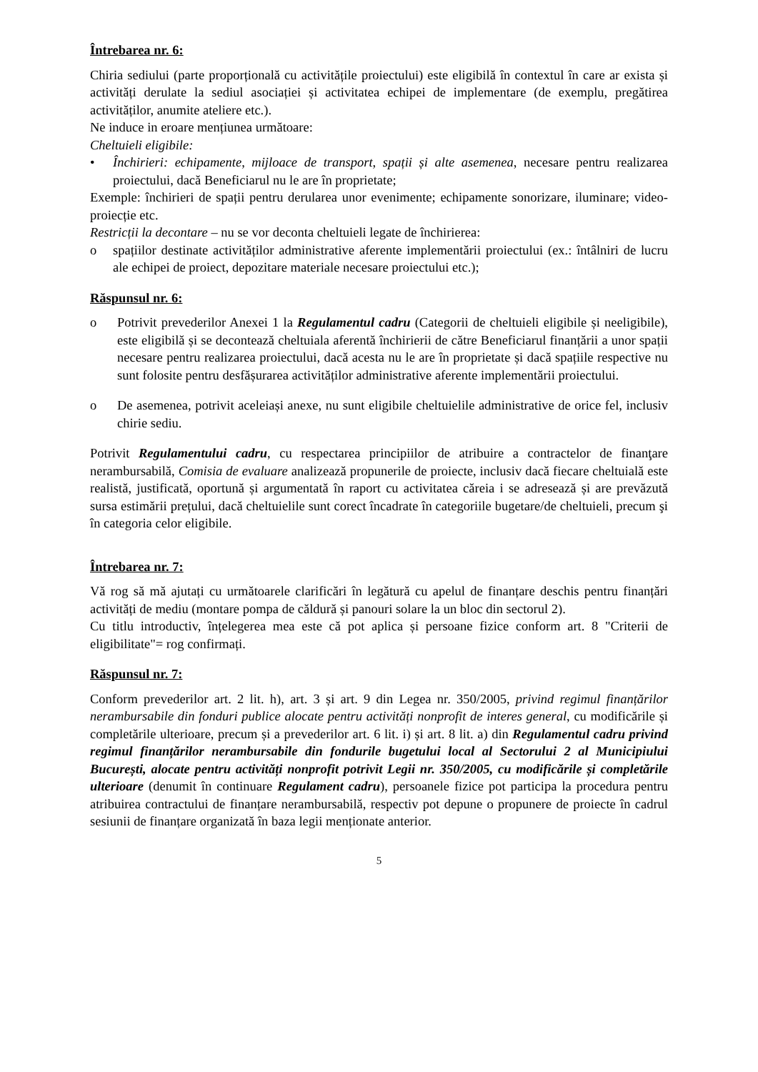Întrebarea nr. 6:
Chiria sediului (parte proporțională cu activitățile proiectului) este eligibilă în contextul în care ar exista și activități derulate la sediul asociației și activitatea echipei de implementare (de exemplu, pregătirea activităților, anumite ateliere etc.).
Ne induce in eroare mențiunea următoare:
Cheltuieli eligibile:
• Închirieri: echipamente, mijloace de transport, spații și alte asemenea, necesare pentru realizarea proiectului, dacă Beneficiarul nu le are în proprietate;
Exemple: închirieri de spații pentru derularea unor evenimente; echipamente sonorizare, iluminare; video-proiecție etc.
Restricții la decontare – nu se vor deconta cheltuieli legate de închirierea:
o spațiilor destinate activităților administrative aferente implementării proiectului (ex.: întâlniri de lucru ale echipei de proiect, depozitare materiale necesare proiectului etc.);
Răspunsul nr. 6:
o Potrivit prevederilor Anexei 1 la Regulamentul cadru (Categorii de cheltuieli eligibile și neeligibile), este eligibilă și se decontează cheltuiala aferentă închirierii de către Beneficiarul finanțării a unor spații necesare pentru realizarea proiectului, dacă acesta nu le are în proprietate și dacă spațiile respective nu sunt folosite pentru desfășurarea activităților administrative aferente implementării proiectului.
o De asemenea, potrivit aceleiași anexe, nu sunt eligibile cheltuielile administrative de orice fel, inclusiv chirie sediu.
Potrivit Regulamentului cadru, cu respectarea principiilor de atribuire a contractelor de finanţare nerambursabilă, Comisia de evaluare analizează propunerile de proiecte, inclusiv dacă fiecare cheltuială este realistă, justificată, oportună și argumentată în raport cu activitatea căreia i se adresează și are prevăzută sursa estimării prețului, dacă cheltuielile sunt corect încadrate în categoriile bugetare/de cheltuieli, precum şi în categoria celor eligibile.
Întrebarea nr. 7:
Vă rog să mă ajutați cu următoarele clarificări în legătură cu apelul de finanțare deschis pentru finanțări activități de mediu (montare pompa de căldură și panouri solare la un bloc din sectorul 2).
Cu titlu introductiv, înțelegerea mea este că pot aplica și persoane fizice conform art. 8 "Criterii de eligibilitate"= rog confirmați.
Răspunsul nr. 7:
Conform prevederilor art. 2 lit. h), art. 3 și art. 9 din Legea nr. 350/2005, privind regimul finanțărilor nerambursabile din fonduri publice alocate pentru activități nonprofit de interes general, cu modificările și completările ulterioare, precum și a prevederilor art. 6 lit. i) și art. 8 lit. a) din Regulamentul cadru privind regimul finanțărilor nerambursabile din fondurile bugetului local al Sectorului 2 al Municipiului București, alocate pentru activități nonprofit potrivit Legii nr. 350/2005, cu modificările și completările ulterioare (denumit în continuare Regulament cadru), persoanele fizice pot participa la procedura pentru atribuirea contractului de finanțare nerambursabilă, respectiv pot depune o propunere de proiecte în cadrul sesiunii de finanțare organizată în baza legii menționate anterior.
5